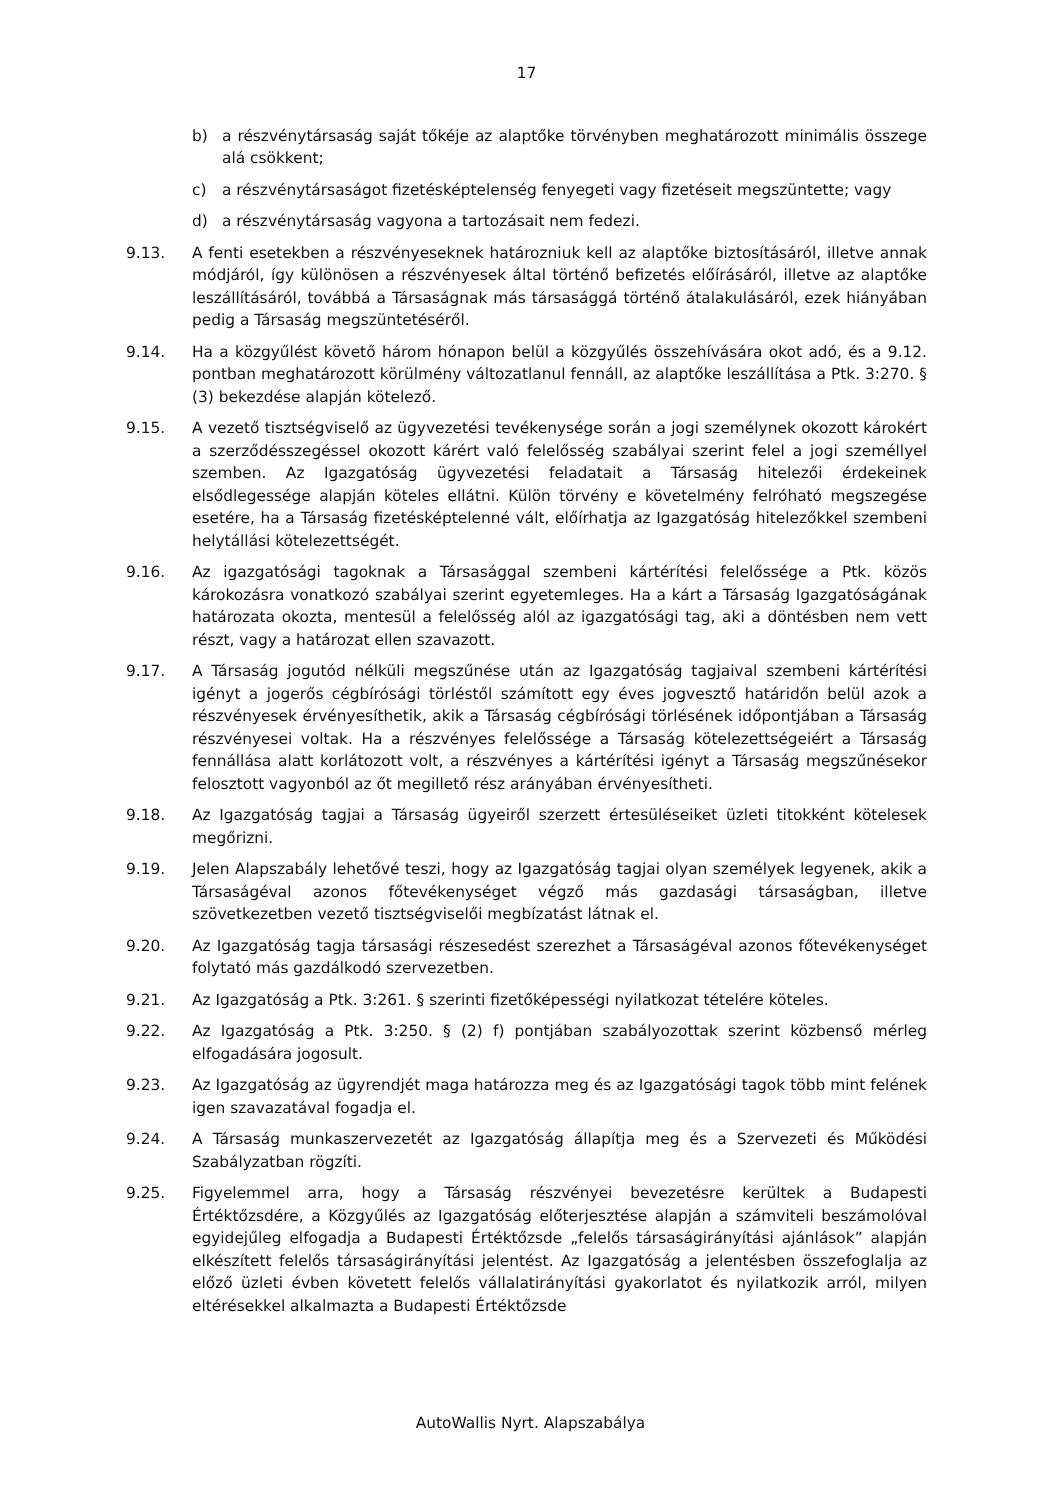17
b) a részvénytársaság saját tőkéje az alaptőke törvényben meghatározott minimális összege alá csökkent;
c) a részvénytársaságot fizetésképtelenség fenyegeti vagy fizetéseit megszüntette; vagy
d) a részvénytársaság vagyona a tartozásait nem fedezi.
9.13. A fenti esetekben a részvényeseknek határozniuk kell az alaptőke biztosításáról, illetve annak módjáról, így különösen a részvényesek által történő befizetés előírásáról, illetve az alaptőke leszállításáról, továbbá a Társaságnak más társasággá történő átalakulásáról, ezek hiányában pedig a Társaság megszüntetéséről.
9.14. Ha a közgyűlést követő három hónapon belül a közgyűlés összehívására okot adó, és a 9.12. pontban meghatározott körülmény változatlanul fennáll, az alaptőke leszállítása a Ptk. 3:270. § (3) bekezdése alapján kötelező.
9.15. A vezető tisztségviselő az ügyvezetési tevékenysége során a jogi személynek okozott károkért a szerződésszegéssel okozott kárért való felelősség szabályai szerint felel a jogi személlyel szemben. Az Igazgatóság ügyvezetési feladatait a Társaság hitelezői érdekeinek elsődlegessége alapján köteles ellátni. Külön törvény e követelmény felróható megszegése esetére, ha a Társaság fizetésképtelenné vált, előírhatja az Igazgatóság hitelezőkkel szembeni helytállási kötelezettségét.
9.16. Az igazgatósági tagoknak a Társasággal szembeni kártérítési felelőssége a Ptk. közös károkozásra vonatkozó szabályai szerint egyetemleges. Ha a kárt a Társaság Igazgatóságának határozata okozta, mentesül a felelősség alól az igazgatósági tag, aki a döntésben nem vett részt, vagy a határozat ellen szavazott.
9.17. A Társaság jogutód nélküli megszűnése után az Igazgatóság tagjaival szembeni kártérítési igényt a jogerős cégbírósági törléstől számított egy éves jogvesztő határidőn belül azok a részvényesek érvényesíthetik, akik a Társaság cégbírósági törlésének időpontjában a Társaság részvényesei voltak. Ha a részvényes felelőssége a Társaság kötelezettségeiért a Társaság fennállása alatt korlátozott volt, a részvényes a kártérítési igényt a Társaság megszűnésekor felosztott vagyonból az őt megillető rész arányában érvényesítheti.
9.18. Az Igazgatóság tagjai a Társaság ügyeiről szerzett értesüléseiket üzleti titokként kötelesek megőrizni.
9.19. Jelen Alapszabály lehetővé teszi, hogy az Igazgatóság tagjai olyan személyek legyenek, akik a Társaságéval azonos főtevékenységet végző más gazdasági társaságban, illetve szövetkezetben vezető tisztségviselői megbízatást látnak el.
9.20. Az Igazgatóság tagja társasági részesedést szerezhet a Társaságéval azonos főtevékenységet folytató más gazdálkodó szervezetben.
9.21. Az Igazgatóság a Ptk. 3:261. § szerinti fizetőképességi nyilatkozat tételére köteles.
9.22. Az Igazgatóság a Ptk. 3:250. § (2) f) pontjában szabályozottak szerint közbenső mérleg elfogadására jogosult.
9.23. Az Igazgatóság az ügyrendjét maga határozza meg és az Igazgatósági tagok több mint felének igen szavazatával fogadja el.
9.24. A Társaság munkaszervezetét az Igazgatóság állapítja meg és a Szervezeti és Működési Szabályzatban rögzíti.
9.25. Figyelemmel arra, hogy a Társaság részvényei bevezetésre kerültek a Budapesti Értéktőzsdére, a Közgyűlés az Igazgatóság előterjesztése alapján a számviteli beszámolóval egyidejűleg elfogadja a Budapesti Értéktőzsde „felelős társaságirányítási ajánlások” alapján elkészített felelős társaságirányítási jelentést. Az Igazgatóság a jelentésben összefoglalja az előző üzleti évben követett felelős vállalatirányítási gyakorlatot és nyilatkozik arról, milyen eltérésekkel alkalmazta a Budapesti Értéktőzsde
AutoWallis Nyrt. Alapszabálya